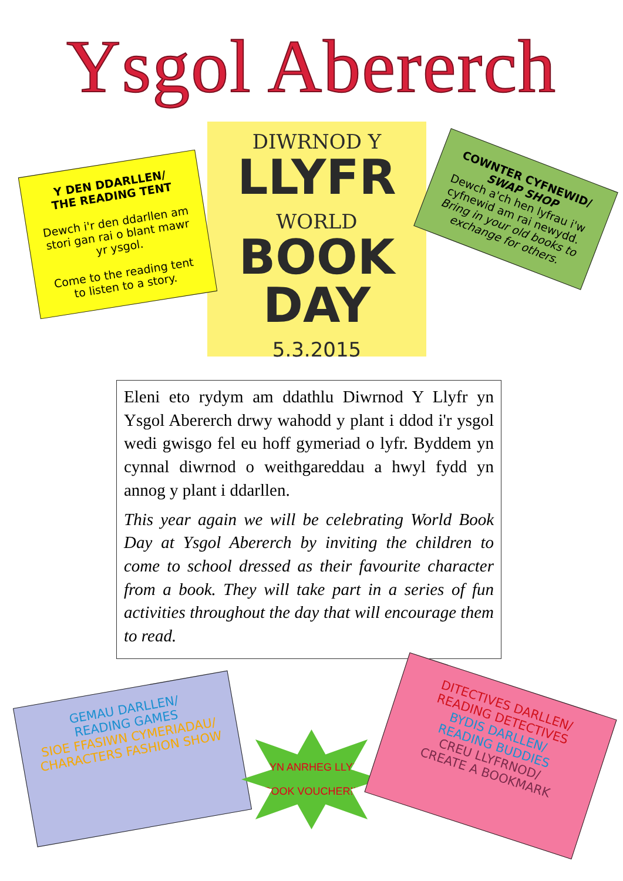Ysgol Abererch
Y DEN DDARLLEN/
THE READING TENT
Dewch i'r den ddarllen am stori gan rai o blant mawr yr ysgol.
Come to the reading tent to listen to a story.
DIWRNOD Y
LLYFR
WORLD
BOOK
DAY
5.3.2015
COWNTER CYFNEWID/
SWAP SHOP
Dewch a'ch hen lyfrau i'w cyfnewid am rai newydd.
Bring in your old books to exchange for others.
Eleni eto rydym am ddathlu Diwrnod Y Llyfr yn Ysgol Abererch drwy wahodd y plant i ddod i'r ysgol wedi gwisgo fel eu hoff gymeriad o lyfr. Byddem yn cynnal diwrnod o weithgareddau a hwyl fydd yn annog y plant i ddarllen.
This year again we will be celebrating World Book Day at Ysgol Abererch by inviting the children to come to school dressed as their favourite character from a book. They will take part in a series of fun activities throughout the day that will encourage them to read.
GEMAU DARLLEN/
READING GAMES
SIOE FFASIWN CYMERIADAU/
CHARACTERS FASHION SHOW
TOCYN ANRHEG LLYFR!!!
BOOK VOUCHER!!!
DITECTIVES DARLLEN/
READING DETECTIVES
BYDIS DARLLEN/
READING BUDDIES
CREU LLYFRNOD/
CREATE A BOOKMARK